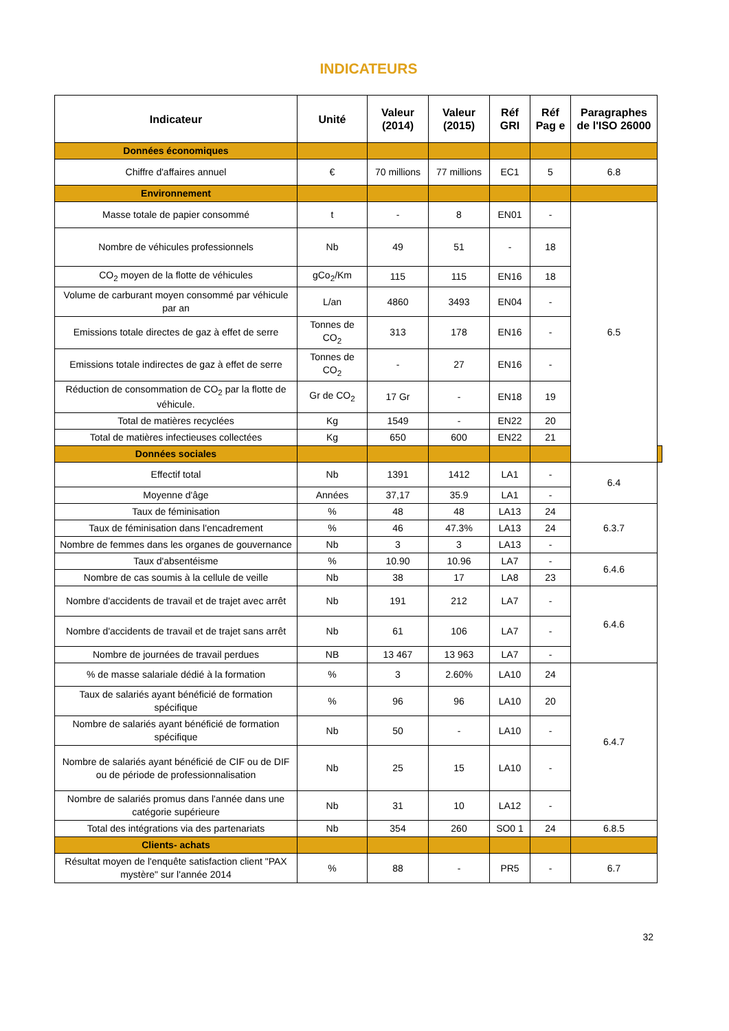INDICATEURS
| Indicateur | Unité | Valeur (2014) | Valeur (2015) | Réf GRI | Réf Pag e | Paragraphes de l'ISO 26000 | |
| --- | --- | --- | --- | --- | --- | --- | --- |
| Données économiques | | | | | | | |
| Chiffre d'affaires annuel | € | 70 millions | 77 millions | EC1 | 5 | 6.8 | |
| Environnement | | | | | | | |
| Masse totale de papier consommé | t | - | 8 | EN01 | - | 6.5 | |
| Nombre de véhicules professionnels | Nb | 49 | 51 | - | 18 | | |
| CO<sub>2</sub> moyen de la flotte de véhicules | gCo<sub>2</sub>/Km | 115 | 115 | EN16 | 18 | | |
| Volume de carburant moyen consommé par véhicule par an | L/an | 4860 | 3493 | EN04 | - | | |
| Emissions totale directes de gaz à effet de serre | Tonnes de CO<sub>2</sub> | 313 | 178 | EN16 | - | | |
| Emissions totale indirectes de gaz à effet de serre | Tonnes de CO<sub>2</sub> | - | 27 | EN16 | - | | |
| Réduction de consommation de CO<sub>2</sub> par la flotte de véhicule. | Gr de CO<sub>2</sub> | 17 Gr | - | EN18 | 19 | | |
| Total de matières recyclées | Kg | 1549 | - | EN22 | 20 | | |
| Total de matières infectieuses collectées | Kg | 650 | 600 | EN22 | 21 | | |
| Données sociales | | | | | | | |
| Effectif total | Nb | 1391 | 1412 | LA1 | - | 6.4 | |
| Moyenne d'âge | Années | 37,17 | 35.9 | LA1 | - | | |
| Taux de féminisation | % | 48 | 48 | LA13 | 24 | 6.3.7 | |
| Taux de féminisation dans l'encadrement | % | 46 | 47.3% | LA13 | 24 | | |
| Nombre de femmes dans les organes de gouvernance | Nb | 3 | 3 | LA13 | - | | |
| Taux d'absentéisme | % | 10.90 | 10.96 | LA7 | - | 6.4.6 | |
| Nombre de cas soumis à la cellule de veille | Nb | 38 | 17 | LA8 | 23 | | |
| Nombre d'accidents de travail et de trajet avec arrêt | Nb | 191 | 212 | LA7 | - | 6.4.6 | |
| Nombre d'accidents de travail et de trajet sans arrêt | Nb | 61 | 106 | LA7 | - | | |
| Nombre de journées de travail perdues | NB | 13 467 | 13 963 | LA7 | - | | |
| % de masse salariale dédié à la formation | % | 3 | 2.60% | LA10 | 24 | 6.4.7 | |
| Taux de salariés ayant bénéficié de formation spécifique | % | 96 | 96 | LA10 | 20 | | |
| Nombre de salariés ayant bénéficié de formation spécifique | Nb | 50 | - | LA10 | - | | |
| Nombre de salariés ayant bénéficié de CIF ou de DIF ou de période de professionnalisation | Nb | 25 | 15 | LA10 | - | | |
| Nombre de salariés promus dans l'année dans une catégorie supérieure | Nb | 31 | 10 | LA12 | - | | |
| Total des intégrations via des partenariats | Nb | 354 | 260 | SO0 1 | 24 | 6.8.5 | |
| Clients- achats | | | | | | | |
| Résultat moyen de l'enquête satisfaction client "PAX mystère" sur l'année 2014 | % | 88 | - | PR5 | - | 6.7 | |
32